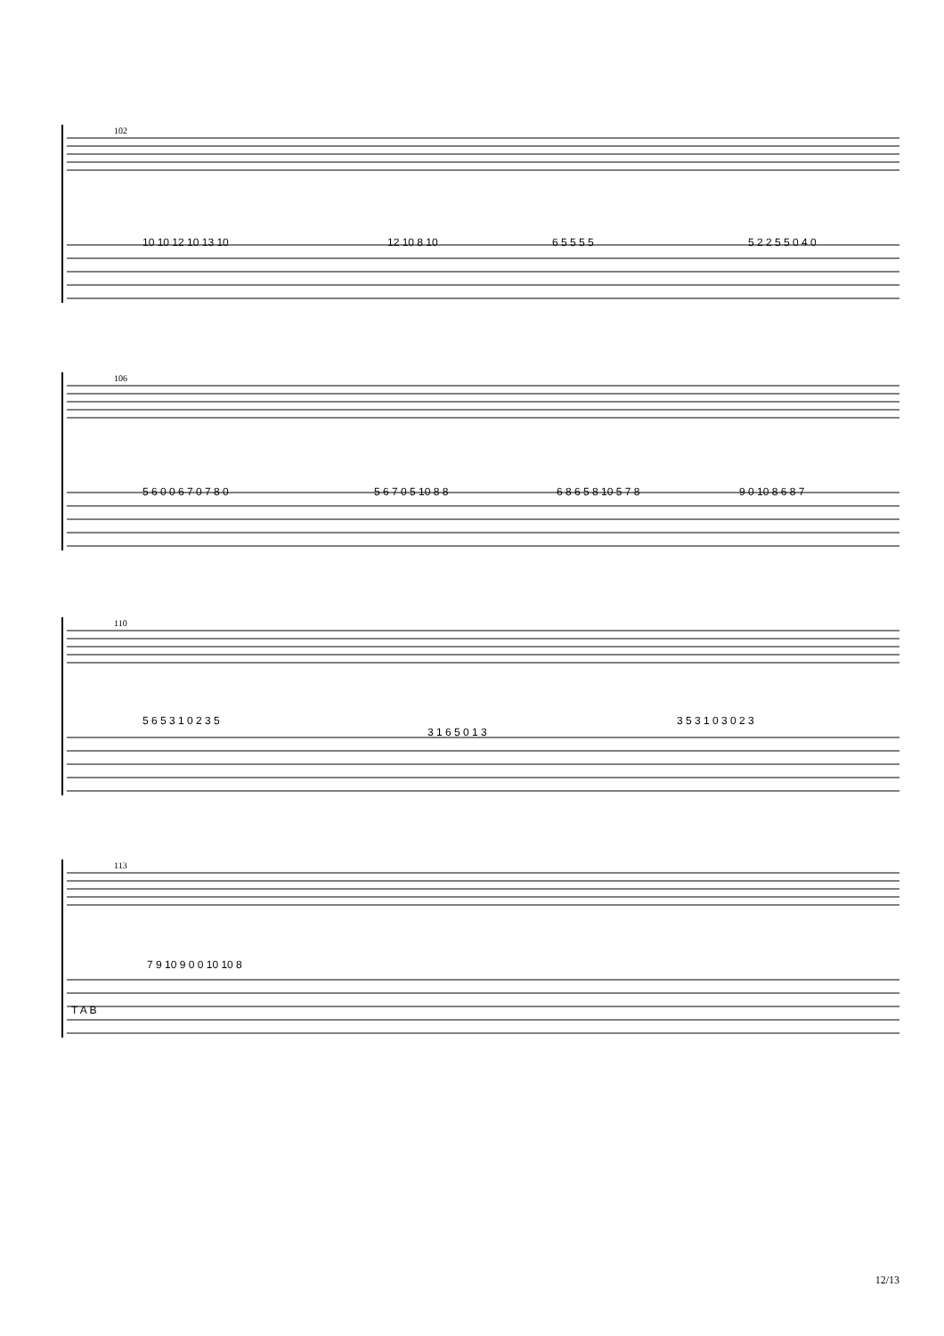102
106
110
113
10 10 12 10 13 10
12 10 8 10
6 5 5 5 5
5 2 2 5 5 0 4 0
5 6 0 0 6 7 0 7 8 0
5 6 7 0 5 10 8 8
6 8 6 5 8 10 5 7 8
9 0 10 8 6 8 7
5 6 5 3 1 0 2 3 5
3 1 6 5 0 1 3
3 5 3 1 0 3 0 2 3
7 9 10 9 0 0 10 10 8
T A B
12/13